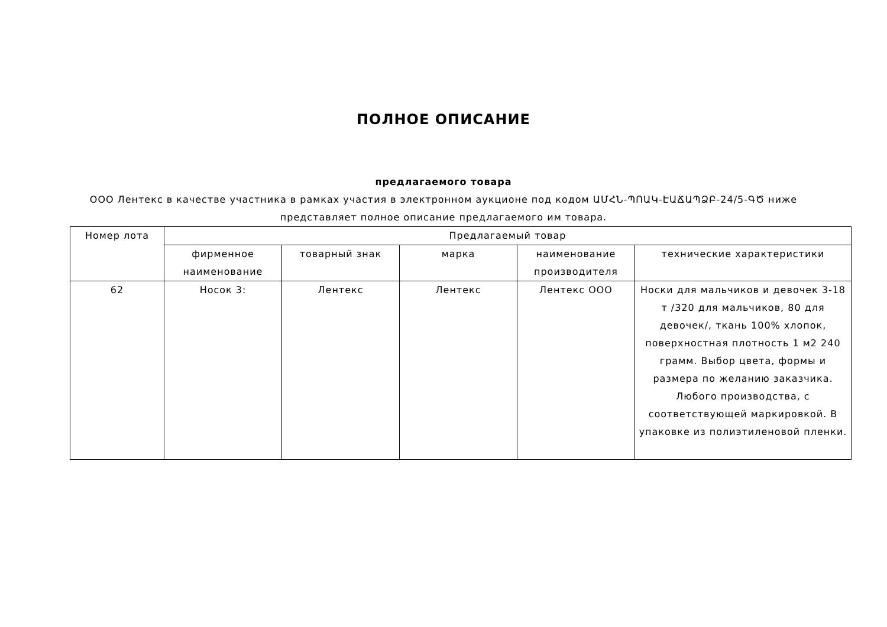ПОЛНОЕ ОПИСАНИЕ
предлагаемого товара
ООО Лентекс в качестве участника в рамках участия в электронном аукционе под кодом ԱՄՀՆ-ՊՈԱԿ-ԷԱՃԱՊՁԲ-24/5-ԳԾ ниже представляет полное описание предлагаемого им товара.
| Номер лота | Предлагаемый товар | | | | |
| --- | --- | --- | --- | --- | --- |
| | фирменное наименование | товарный знак | марка | наименование производителя | технические характеристики |
| 62 | Носок 3: | Лентекс | Лентекс | Лентекс ООО | Носки для мальчиков и девочек 3-18 т /320 для мальчиков, 80 для девочек/, ткань 100% хлопок, поверхностная плотность 1 м2 240 грамм. Выбор цвета, формы и размера по желанию заказчика. Любого производства, с соответствующей маркировкой. В упаковке из полиэтиленовой пленки. |